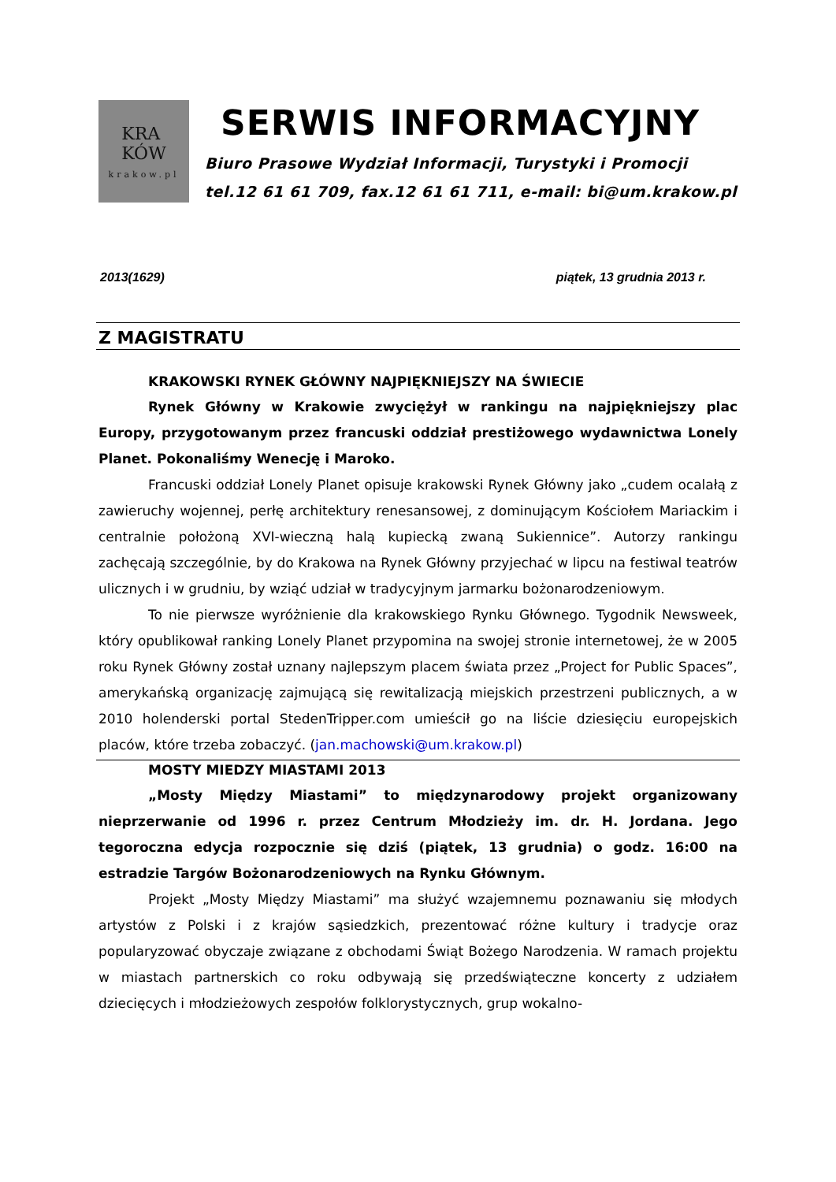KRA
KÓW
krakow.pl
SERWIS INFORMACYJNY
Biuro Prasowe Wydział Informacji, Turystyki i Promocji
tel.12 61 61 709, fax.12 61 61 711, e-mail: bi@um.krakow.pl
2013(1629) piątek, 13 grudnia 2013 r.
Z MAGISTRATU
KRAKOWSKI RYNEK GŁÓWNY NAJPIĘKNIEJSZY NA ŚWIECIE
Rynek Główny w Krakowie zwyciężył w rankingu na najpiękniejszy plac Europy, przygotowanym przez francuski oddział prestiżowego wydawnictwa Lonely Planet. Pokonaliśmy Wenecję i Maroko.
Francuski oddział Lonely Planet opisuje krakowski Rynek Główny jako „cudem ocalałą z zawieruchy wojennej, perłę architektury renesansowej, z dominującym Kościołem Mariackim i centralnie położoną XVI-wieczną halą kupiecką zwaną Sukiennice”. Autorzy rankingu zachęcają szczególnie, by do Krakowa na Rynek Główny przyjechać w lipcu na festiwal teatrów ulicznych i w grudniu, by wziąć udział w tradycyjnym jarmarku bożonarodzeniowym.
To nie pierwsze wyróżnienie dla krakowskiego Rynku Głównego. Tygodnik Newsweek, który opublikował ranking Lonely Planet przypomina na swojej stronie internetowej, że w 2005 roku Rynek Główny został uznany najlepszym placem świata przez „Project for Public Spaces”, amerykańską organizację zajmującą się rewitalizacją miejskich przestrzeni publicznych, a w 2010 holenderski portal StedenTripper.com umieścił go na liście dziesięciu europejskich placów, które trzeba zobaczyć. (jan.machowski@um.krakow.pl)
MOSTY MIEDZY MIASTAMI 2013
„Mosty Między Miastami” to międzynarodowy projekt organizowany nieprzerwanie od 1996 r. przez Centrum Młodzieży im. dr. H. Jordana. Jego tegoroczna edycja rozpocznie się dziś (piątek, 13 grudnia) o godz. 16:00 na estradzie Targów Bożonarodzeniowych na Rynku Głównym.
Projekt „Mosty Między Miastami” ma służyć wzajemnemu poznawaniu się młodych artystów z Polski i z krajów sąsiedzkich, prezentować różne kultury i tradycje oraz popularyzować obyczaje związane z obchodami Świąt Bożego Narodzenia. W ramach projektu w miastach partnerskich co roku odbywają się przedświąteczne koncerty z udziałem dziecięcych i młodzieżowych zespołów folklorystycznych, grup wokalno-